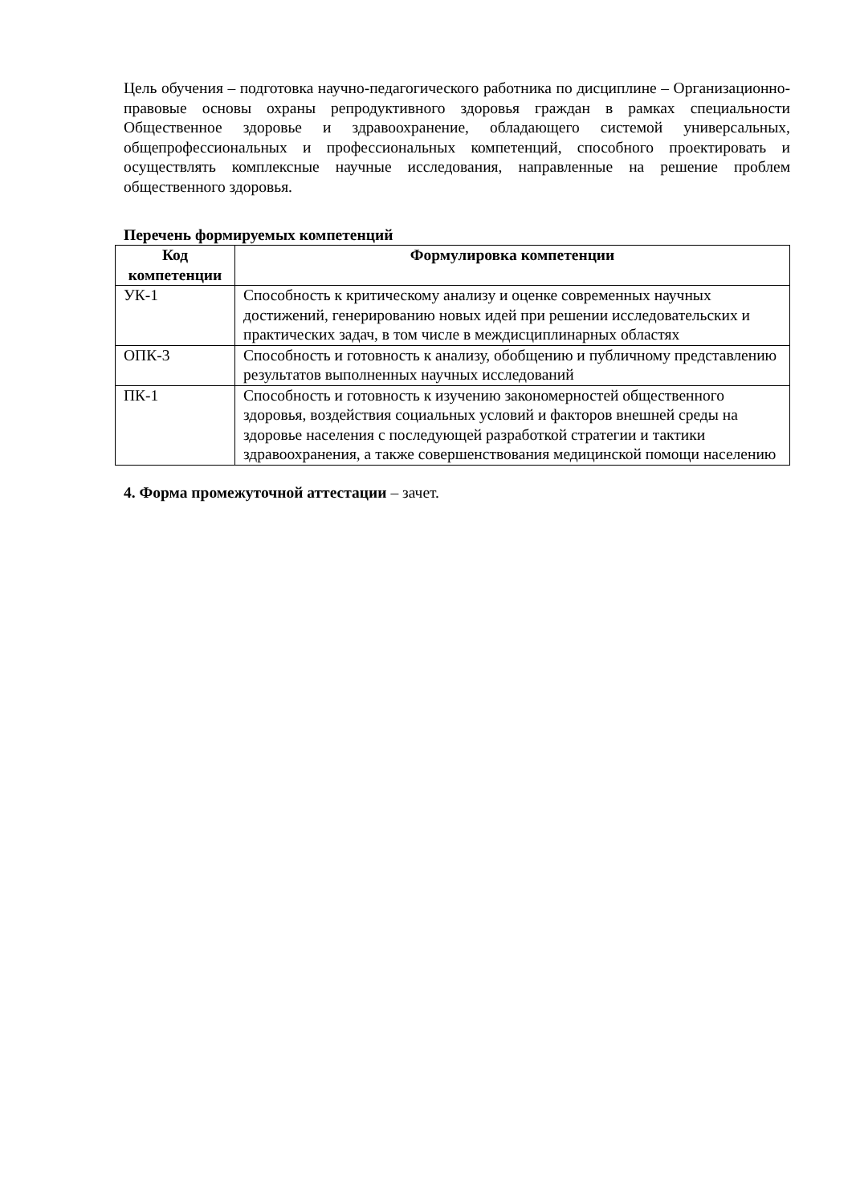Цель обучения – подготовка научно-педагогического работника по дисциплине – Организационно-правовые основы охраны репродуктивного здоровья граждан в рамках специальности Общественное здоровье и здравоохранение, обладающего системой универсальных, общепрофессиональных и профессиональных компетенций, способного проектировать и осуществлять комплексные научные исследования, направленные на решение проблем общественного здоровья.
Перечень формируемых компетенций
| Код компетенции | Формулировка компетенции |
| --- | --- |
| УК-1 | Способность к критическому анализу и оценке современных научных достижений, генерированию новых идей при решении исследовательских и практических задач, в том числе в междисциплинарных областях |
| ОПК-3 | Способность и готовность к анализу, обобщению и публичному представлению результатов выполненных научных исследований |
| ПК-1 | Способность и готовность к изучению закономерностей общественного здоровья, воздействия социальных условий и факторов внешней среды на здоровье населения с последующей разработкой стратегии и тактики здравоохранения, а также совершенствования медицинской помощи населению |
4. Форма промежуточной аттестации – зачет.